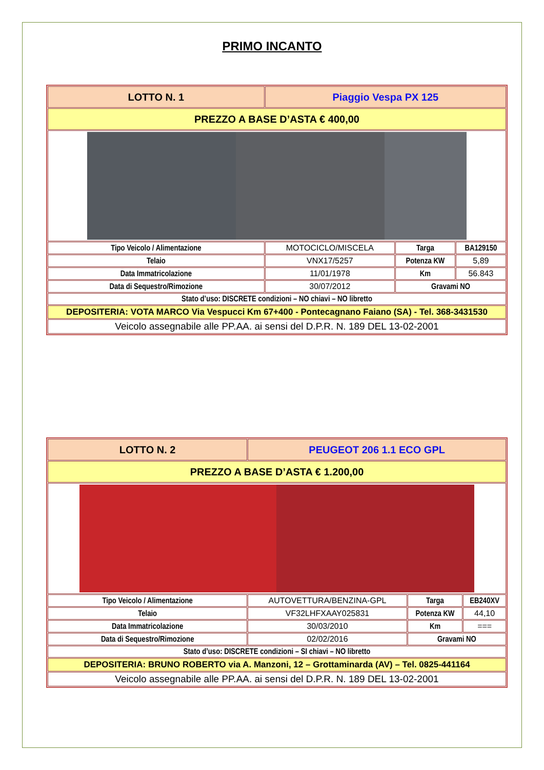PRIMO INCANTO
| LOTTO N. 1 | Piaggio Vespa PX 125 | | |
| PREZZO A BASE D’ASTA € 400,00 | | | |
| Tipo Veicolo / Alimentazione | MOTOCICLO/MISCELA | Targa | BA129150 |
| Telaio | VNX17/5257 | Potenza KW | 5,89 |
| Data Immatricolazione | 11/01/1978 | Km | 56.843 |
| Data di Sequestro/Rimozione | 30/07/2012 | Gravami NO | |
| Stato d’uso: DISCRETE condizioni – NO chiavi – NO libretto | | | |
| DEPOSITERIA: VOTA MARCO Via Vespucci Km 67+400 - Pontecagnano Faiano (SA) - Tel. 368-3431530 | | | |
| Veicolo assegnabile alle PP.AA. ai sensi del D.P.R. N. 189 DEL 13-02-2001 | | | |
| LOTTO N. 2 | PEUGEOT 206 1.1 ECO GPL | | |
| PREZZO A BASE D’ASTA € 1.200,00 | | | |
| Tipo Veicolo / Alimentazione | AUTOVETTURA/BENZINA-GPL | Targa | EB240XV |
| Telaio | VF32LHFXAAY025831 | Potenza KW | 44,10 |
| Data Immatricolazione | 30/03/2010 | Km | === |
| Data di Sequestro/Rimozione | 02/02/2016 | Gravami NO | |
| Stato d’uso: DISCRETE condizioni – SI chiavi – NO libretto | | | |
| DEPOSITERIA: BRUNO ROBERTO via A. Manzoni, 12 – Grottaminarda (AV) – Tel. 0825-441164 | | | |
| Veicolo assegnabile alle PP.AA. ai sensi del D.P.R. N. 189 DEL 13-02-2001 | | | |